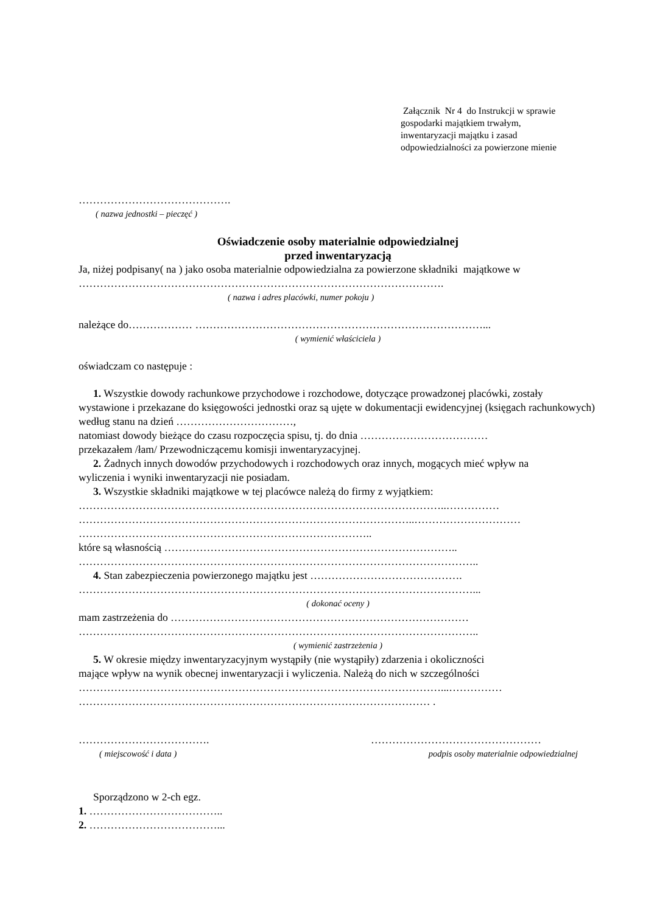Załącznik Nr 4 do Instrukcji w sprawie
gospodarki majątkiem trwałym,
inwentaryzacji majątku i zasad
odpowiedzialności za powierzone mienie
…………………………………….
( nazwa jednostki – pieczęć )
Oświadczenie osoby materialnie odpowiedzialnej
przed inwentaryzacją
Ja, niżej podpisany( na ) jako osoba materialnie odpowiedzialna za powierzone składniki majątkowe w
………………………………………………………………………………………….
( nazwa i adres placówki, numer pokoju )
należące do……………… ………………………………………………………………………...
( wymienić właściciela )
oświadczam co następuje :
1. Wszystkie dowody rachunkowe przychodowe i rozchodowe, dotyczące prowadzonej placówki, zostały
wystawione i przekazane do księgowości jednostki oraz są ujęte w dokumentacji ewidencyjnej (księgach rachunkowych) według stanu na dzień ……………………………,
natomiast dowody bieżące do czasu rozpoczęcia spisu, tj. do dnia ………………………………
przekazałem /łam/ Przewodniczącemu komisji inwentaryzacyjnej.
2. Żadnych innych dowodów przychodowych i rozchodowych oraz innych, mogących mieć wpływ na
wyliczenia i wyniki inwentaryzacji nie posiadam.
3. Wszystkie składniki majątkowe w tej placówce należą do firmy z wyjątkiem:
…………………………………………………………………………………………..……………
…………………………………………………………………………………..…………………………
………………………………………………………………………..
które są własnością ………………………………………………………………………..
…………………………………………………………………………………………………..
4. Stan zabezpieczenia powierzonego majątku jest …………………………………….
…………………………………………………………………………………………………...
( dokonać oceny )
mam zastrzeżenia do …………………………………………………………………………
…………………………………………………………………………………………………..
( wymienić zastrzeżenia )
5. W okresie między inwentaryzacyjnym wystąpiły (nie wystąpiły) zdarzenia i okoliczności
mające wpływ na wynik obecnej inwentaryzacji i wyliczenia. Należą do nich w szczególności
…………………………………………………………………………………………...……………
……………………………………………………………………………………… .
………………………………. …………………………………………
( miejscowość i data ) podpis osoby materialnie odpowiedzialnej
Sporządzono w 2-ch egz.
1. ………………………………..
2. ………………………………...